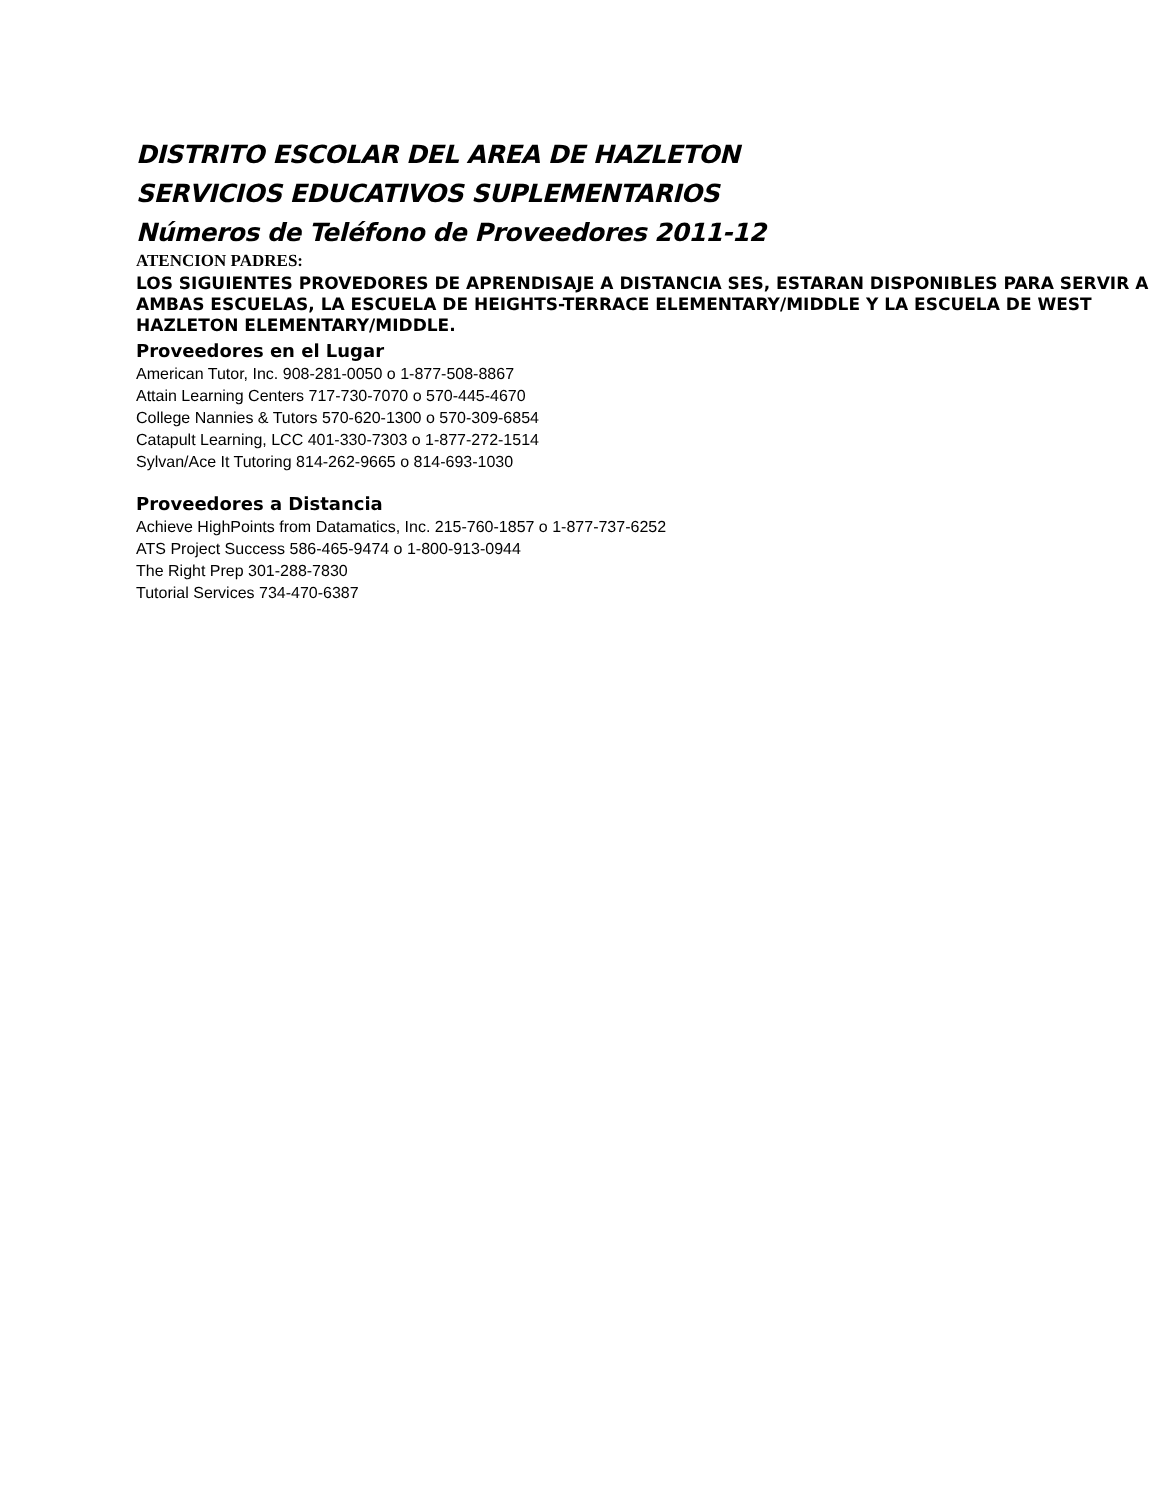DISTRITO ESCOLAR DEL AREA DE HAZLETON
SERVICIOS EDUCATIVOS SUPLEMENTARIOS
Números de Teléfono de Proveedores 2011-12
ATENCION PADRES:
LOS SIGUIENTES PROVEDORES DE APRENDISAJE A DISTANCIA SES, ESTARAN DISPONIBLES PARA SERVIR A AMBAS ESCUELAS, LA ESCUELA DE HEIGHTS-TERRACE ELEMENTARY/MIDDLE Y LA ESCUELA DE WEST HAZLETON ELEMENTARY/MIDDLE.
Proveedores en el Lugar
American Tutor, Inc. 908-281-0050 o 1-877-508-8867
Attain Learning Centers 717-730-7070 o 570-445-4670
College Nannies & Tutors 570-620-1300 o 570-309-6854
Catapult Learning, LCC 401-330-7303 o 1-877-272-1514
Sylvan/Ace It Tutoring 814-262-9665 o 814-693-1030
Proveedores a Distancia
Achieve HighPoints from Datamatics, Inc. 215-760-1857 o 1-877-737-6252
ATS Project Success 586-465-9474 o 1-800-913-0944
The Right Prep 301-288-7830
Tutorial Services 734-470-6387